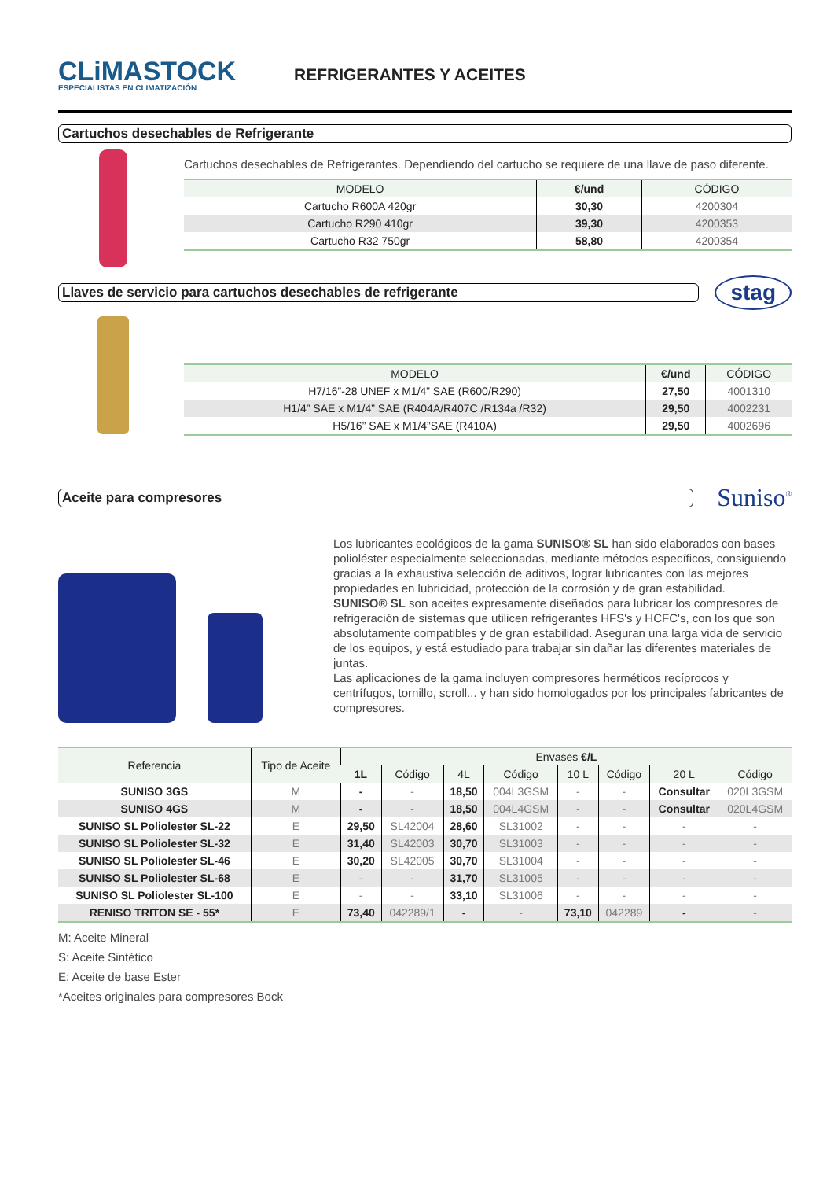CLiMASTOCK
ESPECIALISTAS EN CLIMATIZACIÓN
REFRIGERANTES Y ACEITES
Cartuchos desechables de Refrigerante
Cartuchos desechables de Refrigerantes. Dependiendo del cartucho se requiere de una llave de paso diferente.
| MODELO | €/und | CÓDIGO |
| --- | --- | --- |
| Cartucho R600A 420gr | 30,30 | 4200304 |
| Cartucho R290 410gr | 39,30 | 4200353 |
| Cartucho R32 750gr | 58,80 | 4200354 |
Llaves de servicio para cartuchos desechables de refrigerante
stag
| MODELO | €/und | CÓDIGO |
| --- | --- | --- |
| H7/16”-28 UNEF x M1/4” SAE (R600/R290) | 27,50 | 4001310 |
| H1/4” SAE x M1/4” SAE (R404A/R407C /R134a /R32) | 29,50 | 4002231 |
| H5/16” SAE x M1/4”SAE (R410A) | 29,50 | 4002696 |
Aceite para compresores
Suniso<sup>®</sup>
Los lubricantes ecológicos de la gama SUNISO® SL han sido elaborados con bases polioléster especialmente seleccionadas, mediante métodos específicos, consiguiendo gracias a la exhaustiva selección de aditivos, lograr lubricantes con las mejores propiedades en lubricidad, protección de la corrosión y de gran estabilidad.
SUNISO® SL son aceites expresamente diseñados para lubricar los compresores de refrigeración de sistemas que utilicen refrigerantes HFS's y HCFC's, con los que son absolutamente compatibles y de gran estabilidad. Aseguran una larga vida de servicio de los equipos, y está estudiado para trabajar sin dañar las diferentes materiales de juntas.
Las aplicaciones de la gama incluyen compresores herméticos recíprocos y centrífugos, tornillo, scroll... y han sido homologados por los principales fabricantes de compresores.
| Referencia | Tipo de Aceite | Envases €/L | | | | | | | |
| --- | --- | --- | --- | --- | --- | --- | --- | --- | --- |
| | | 1L | Código | 4L | Código | 10 L | Código | 20 L | Código |
| SUNISO 3GS | M | - | - | 18,50 | 004L3GSM | - | - | Consultar | 020L3GSM |
| SUNISO 4GS | M | - | - | 18,50 | 004L4GSM | - | - | Consultar | 020L4GSM |
| SUNISO SL Poliolester SL-22 | E | 29,50 | SL42004 | 28,60 | SL31002 | - | - | - | - |
| SUNISO SL Poliolester SL-32 | E | 31,40 | SL42003 | 30,70 | SL31003 | - | - | - | - |
| SUNISO SL Poliolester SL-46 | E | 30,20 | SL42005 | 30,70 | SL31004 | - | - | - | - |
| SUNISO SL Poliolester SL-68 | E | - | - | 31,70 | SL31005 | - | - | - | - |
| SUNISO SL Poliolester SL-100 | E | - | - | 33,10 | SL31006 | - | - | - | - |
| RENISO TRITON SE - 55* | E | 73,40 | 042289/1 | - | - | 73,10 | 042289 | - | - |
M: Aceite Mineral
S: Aceite Sintético
E: Aceite de base Ester
*Aceites originales para compresores Bock